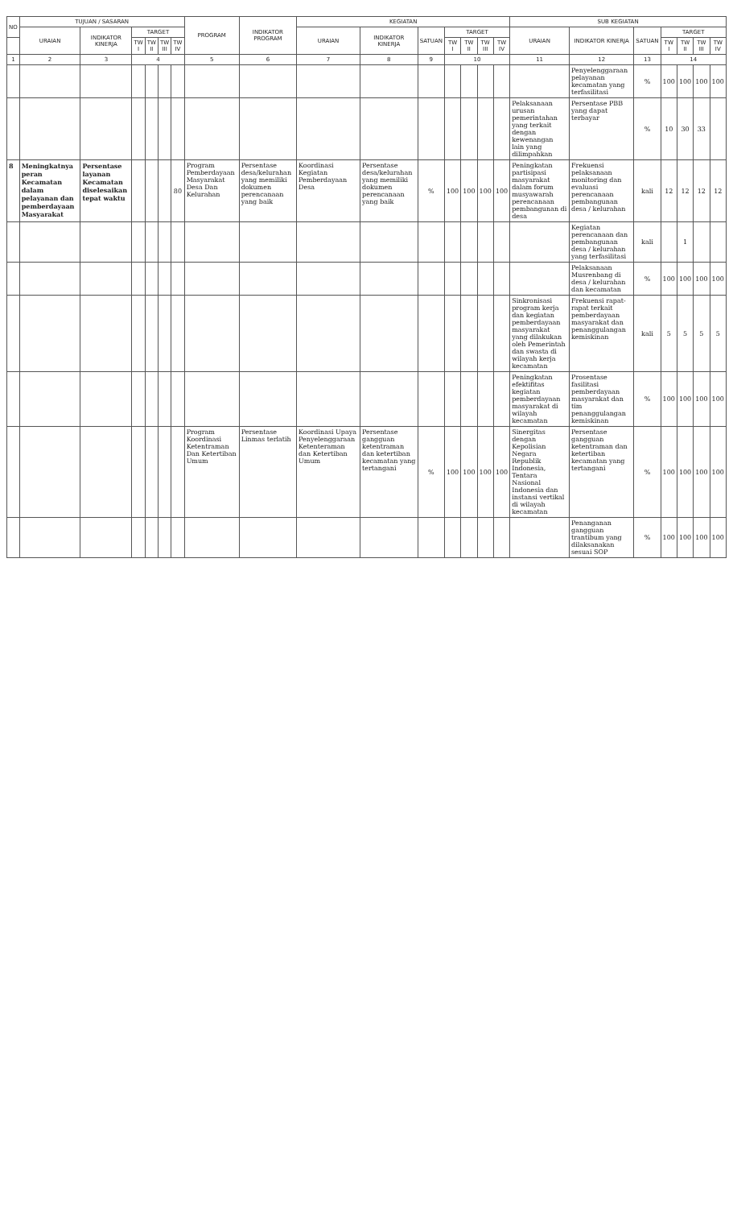| NO | TUJUAN / SASARAN | | | | | | PROGRAM | INDIKATOR PROGRAM | KEGIATAN | | | | | | | SUB KEGIATAN | | | | | | |
| --- | --- | --- | --- | --- | --- | --- | --- | --- | --- | --- | --- | --- | --- | --- | --- | --- | --- | --- | --- | --- | --- | --- |
| | URAIAN | INDIKATOR KINERJA | TARGET | | | | | | URAIAN | INDIKATOR KINERJA | SATUAN | TARGET | | | | URAIAN | INDIKATOR KINERJA | SATUAN | TARGET | | | |
| | | | TW I | TW II | TW III | TW IV | | | | | | TW I | TW II | TW III | TW IV | | | | TW I | TW II | TW III | TW IV |
| 1 | 2 | 3 | 4 | | | | 5 | 6 | 7 | 8 | 9 | 10 | | | | 11 | 12 | 13 | 14 | | | |
| | | | | | | | | | | | | | | | | | Penyelenggaraan pelayanan kecamatan yang terfasilitasi | % | 100 | 100 | 100 | 100 |
| | | | | | | | | | | | | | | | | Pelaksanaan urusan pemerintahan yang terkait dengan kewenangan lain yang dilimpahkan | Persentase PBB yang dapat terbayar | % | 10 | 30 | 33 | |
| 8 | Meningkatnya peran Kecamatan dalam pelayanan dan pemberdayaan Masyarakat | Persentase layanan Kecamatan diselesaikan tepat waktu | | | | 80 | Program Pemberdayaan Masyarakat Desa Dan Kelurahan | Persentase desa/kelurahan yang memiliki dokumen perencanaan yang baik | Koordinasi Kegiatan Pemberdayaan Desa | Persentase desa/kelurahan yang memiliki dokumen perencanaan yang baik | % | 100 | 100 | 100 | 100 | Peningkatan partisipasi masyarakat dalam forum musyawarah perencanaan pembangunan di desa | Frekuensi pelaksanaan monitoring dan evaluasi perencanaan pembangunan desa / kelurahan | kali | 12 | 12 | 12 | 12 |
| | | | | | | | | | | | | | | | | | Kegiatan perencanaan dan pembangunan desa / kelurahan yang terfasilitasi | kali | | 1 | | |
| | | | | | | | | | | | | | | | | | Pelaksanaan Musrenbang di desa / kelurahan dan kecamatan | % | 100 | 100 | 100 | 100 |
| | | | | | | | | | | | | | | | | Sinkronisasi program kerja dan kegiatan pemberdayaan masyarakat yang dilakukan oleh Pemerintah dan swasta di wilayah kerja kecamatan | Frekuensi rapat-rapat terkait pemberdayaan masyarakat dan penanggulangan kemiskinan | kali | 5 | 5 | 5 | 5 |
| | | | | | | | | | | | | | | | | Peningkatan efektifitas kegiatan pemberdayaan masyarakat di wilayah kecamatan | Prosentase fasilitasi pemberdayaan masyarakat dan tim penanggulangan kemiskinan | % | 100 | 100 | 100 | 100 |
| | | | | | | | Program Koordinasi Ketentraman Dan Ketertiban Umum | Persentase Linmas terlatih | Koordinasi Upaya Penyelenggaraan Ketenteraman dan Ketertiban Umum | Persentase gangguan ketentraman dan ketertiban kecamatan yang tertangani | % | 100 | 100 | 100 | 100 | Sinergitas dengan Kepolisian Negara Republik Indonesia, Tentara Nasional Indonesia dan instansi vertikal di wilayah kecamatan | Persentase gangguan ketentraman dan ketertiban kecamatan yang tertangani | % | 100 | 100 | 100 | 100 |
| | | | | | | | | | | | | | | | | | Penanganan gangguan trantibum yang dilaksanakan sesuai SOP | % | 100 | 100 | 100 | 100 |